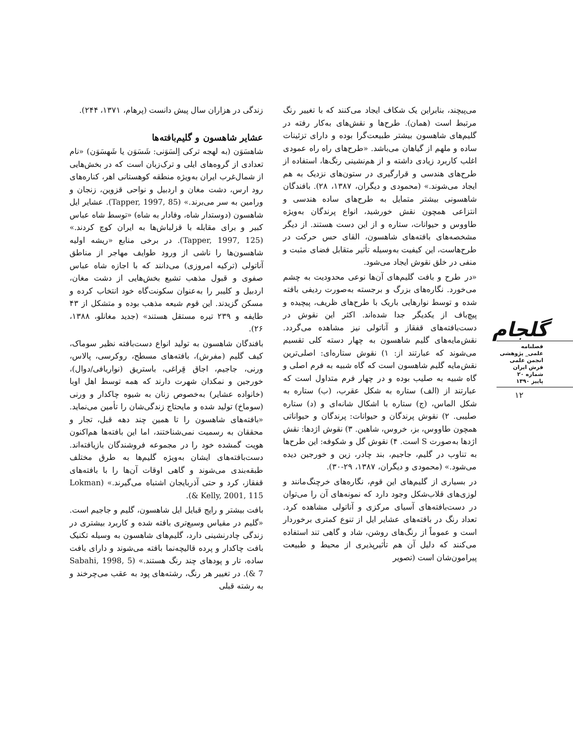زندگی در هزاران سال پیش دانست (پرهام، ۱۳۷۱، ۲۴۴).
عشایر شاهسون و گلیم‌بافته‌ها
شاهسَوَن (به لهجه ترکی اِلسَوَنی: شَسَوَن یا شَهسَوَن) «نام تعدادی از گروه‌های ایلی و ترک‌زبان است که در بخش‌هایی از شمال‌غرب ایران به‌ویژه منطقه کوهستانی اهر، کناره‌های رود ارس، دشت مغان و اردبیل و نواحی قزوین، زنجان و ورامین به سر می‌برند.» (Tapper, 1997, 85). عشایر ایل شاهسون (دوستدار شاه، وفادار به شاه) «توسط شاه عباس کبیر و برای مقابله با قزلباش‌ها به ایران کوچ کردند.» (Tapper, 1997, 125). در برخی منابع «ریشه اولیه شاهسون‌ها را ناشی از ورود طوایف مهاجر از مناطق آناتولی (ترکیه امروزی) می‌دانند که با اجازه شاه عباس صفوی و قبول مذهب تشیع بخش‌هایی از دشت مغان، اردبیل و کلیبر را به‌عنوان سکونت‌گاه خود انتخاب کرده و مسکن گزیدند. این قوم شیعه مذهب بوده و متشکل از ۴۳ طایفه و ۲۳۹ تیره مستقل هستند» (جدید مغانلو، ۱۳۸۸، ۲۶).
بافندگان شاهسون به تولید انواع دست‌بافته نظیر سوماک، کیف گلیم (مفرش)، بافته‌های مسطح، روکرسی، پالاس، ورنی، جاجیم، اجاق قِراغی، باستریق (نواربافی/دوال)، خورجین و نمکدان شهرت دارند که همه توسط اهل اوبا (خانواده عشایر) به‌خصوص زنان به شیوه چاکدار و ورنی (سوماخ) تولید شده و مایحتاج زندگی‌شان را تأمین می‌نماید. «بافته‌های شاهسون را تا همین چند دهه قبل، تجار و محققان به رسمیت نمی‌شناختند، اما این بافته‌ها هم‌اکنون هویت گمشده خود را در مجموعه فروشندگان بازیافته‌اند. دست‌بافته‌های ایشان به‌ویژه گلیم‌ها به طرق مختلف طبقه‌بندی می‌شوند و گاهی اوقات آن‌ها را با بافته‌های قفقاز، کرد و حتی آذربایجان اشتباه می‌گیرند.» (Lokman & Kelly, 2001, 115).
بافت بیشتر و رایج قبایل ایل شاهسون، گلیم و جاجیم است. «گلیم در مقیاس وسیع‌تری بافته شده و کاربرد بیشتری در زندگی چادرنشینی دارد، گلیم‌های شاهسون به وسیله تکنیک بافت چاکدار و پرده قالیچه‌نما بافته می‌شوند و دارای بافت ساده، تار و پودهای چند رنگ هستند.» (Sabahi, 1998, 5 & 7). در تغییر هر رنگ، رشته‌های پود به عقب می‌چرخند و به رشته قبلی
می‌پیچند، بنابراین یک شکاف ایجاد می‌کنند که با تغییر رنگ مرتبط است (همان). طرح‌ها و نقش‌های به‌کار رفته در گلیم‌های شاهسون بیشتر طبیعت‌گرا بوده و دارای تزئینات ساده و ملهم از گیاهان می‌باشد. «طرح‌های راه راه عمودی اغلب کاربرد زیادی داشته و از هم‌نشینی رنگ‌ها، استفاده از طرح‌های هندسی و قرارگیری در ستون‌های نزدیک به هم ایجاد می‌شوند.» (محمودی و دیگران، ۱۳۸۷، ۲۸). بافندگان شاهسونی بیشتر متمایل به طرح‌های ساده هندسی و انتزاعی همچون نقش خورشید، انواع پرندگان به‌ویژه طاووس و حیوانات، ستاره و از این دست هستند. از دیگر مشخصه‌های بافته‌های شاهسون، القای حس حرکت در طرح‌هاست، این کیفیت به‌وسیله تأثیر متقابل فضای مثبت و منفی در خلق نقوش ایجاد می‌شود.
«در طرح و بافت گلیم‌های آن‌ها نوعی محدودیت به چشم می‌خورد. نگاره‌های بزرگ و برجسته به‌صورت ردیفی بافته شده و توسط نوارهایی باریک با طرح‌های ظریف، پیچیده و پیچ‌باف از یکدیگر جدا شده‌اند. اکثر این نقوش در دست‌بافته‌های قفقاز و آناتولی نیز مشاهده می‌گردد. نقش‌مایه‌های گلیم شاهسون به چهار دسته کلی تقسیم می‌شوند که عبارتند از: ۱) نقوش ستاره‌ای: اصلی‌ترین نقش‌مایه گلیم شاهسون است که گاه شبیه به فرم اصلی و گاه شبیه به صلیب بوده و در چهار فرم متداول است که عبارتند از (الف) ستاره به شکل عقرب، (ب) ستاره به شکل الماس، (ج) ستاره با اشکال شانه‌ای و (د) ستاره صلیبی. ۲) نقوش پرندگان و حیوانات: پرندگان و حیواناتی همچون طاووس، بز، خروس، شاهین. ۳) نقوش اژدها: نقش اژدها به‌صورت S است. ۴) نقوش گل و شکوفه: این طرح‌ها به تناوب در گلیم، جاجیم، بند چادر، زین و خورجین دیده می‌شود.» (محمودی و دیگران، ۱۳۸۷، ۲۹-۳۰).
در بسیاری از گلیم‌های این قوم، نگاره‌های خرچنگ‌مانند و لوزی‌های قلاب‌شکل وجود دارد که نمونه‌های آن را می‌توان در دست‌بافته‌های آسیای مرکزی و آناتولی مشاهده کرد. تعداد رنگ در بافته‌های عشایر ایل از تنوع کمتری برخوردار است و عموماً از رنگ‌های روشن، شاد و گاهی تند استفاده می‌کنند که دلیل آن هم تأثیرپذیری از محیط و طبیعت پیرامون‌شان است (تصویر
گلجام
فصلنامه
علمی_ پژوهشی
انجمن علمی
فرش ایران
شماره ۲۰
پاییز ۱۳۹۰
۱۲